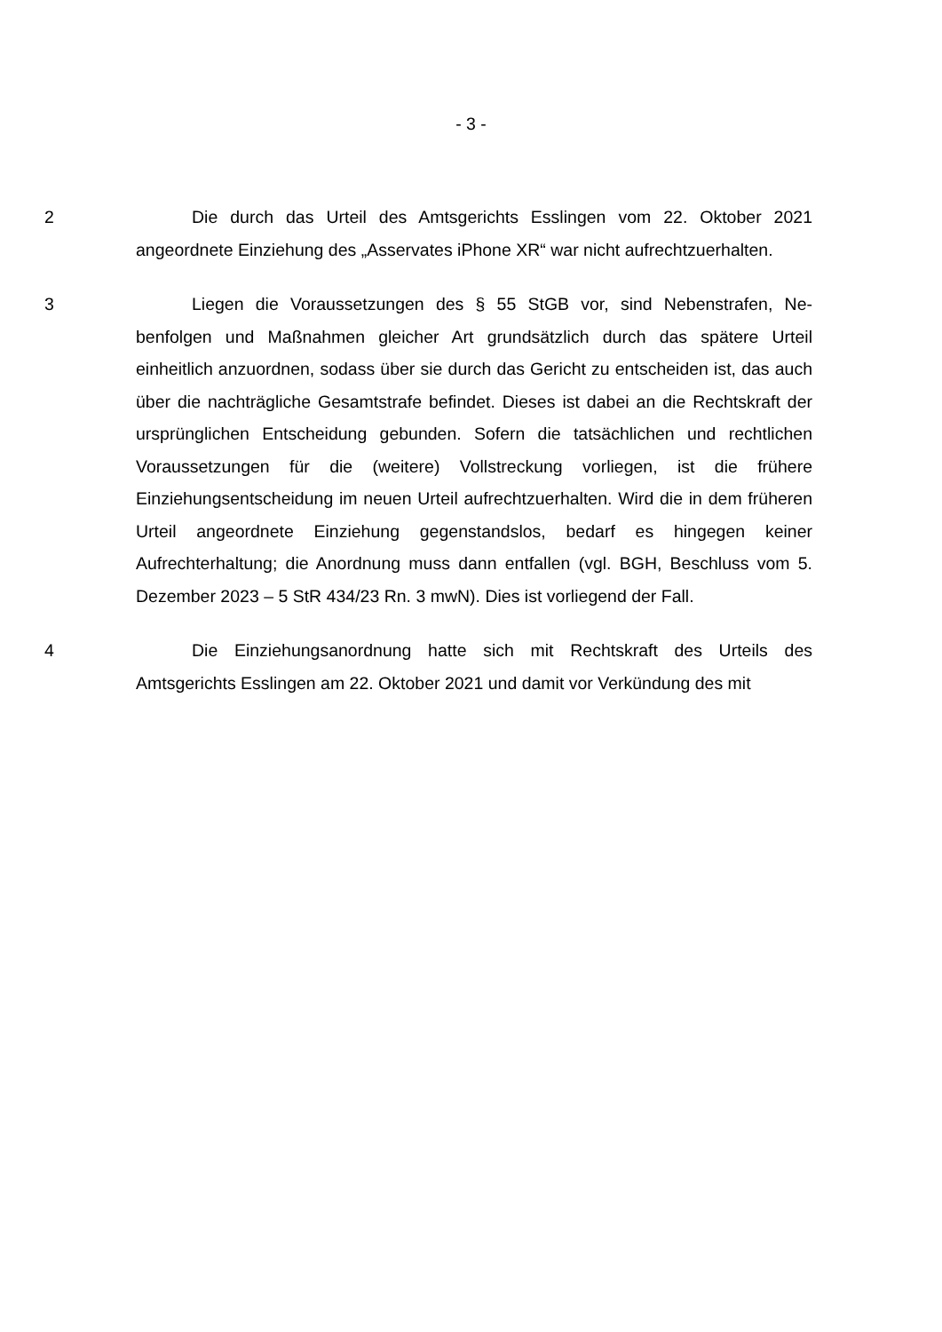- 3 -
2 Die durch das Urteil des Amtsgerichts Esslingen vom 22. Oktober 2021 angeordnete Einziehung des „Asservates iPhone XR“ war nicht aufrechtzuerhal­ten.
3 Liegen die Voraussetzungen des § 55 StGB vor, sind Nebenstrafen, Ne­benfolgen und Maßnahmen gleicher Art grundsätzlich durch das spätere Urteil einheitlich anzuordnen, sodass über sie durch das Gericht zu entscheiden ist, das auch über die nachträgliche Gesamtstrafe befindet. Dieses ist dabei an die Rechtskraft der ursprünglichen Entscheidung gebunden. Sofern die tatsächlichen und rechtlichen Voraussetzungen für die (weitere) Vollstreckung vorliegen, ist die frühere Einziehungsentscheidung im neuen Urteil aufrechtzuerhalten. Wird die in dem früheren Urteil angeordnete Einziehung gegenstandslos, bedarf es hinge­gen keiner Aufrechterhaltung; die Anordnung muss dann entfallen (vgl. BGH, Be­schluss vom 5. Dezember 2023 – 5 StR 434/23 Rn. 3 mwN). Dies ist vorliegend der Fall.
4 Die Einziehungsanordnung hatte sich mit Rechtskraft des Urteils des Amtsgerichts Esslingen am 22. Oktober 2021 und damit vor Verkündung des mit